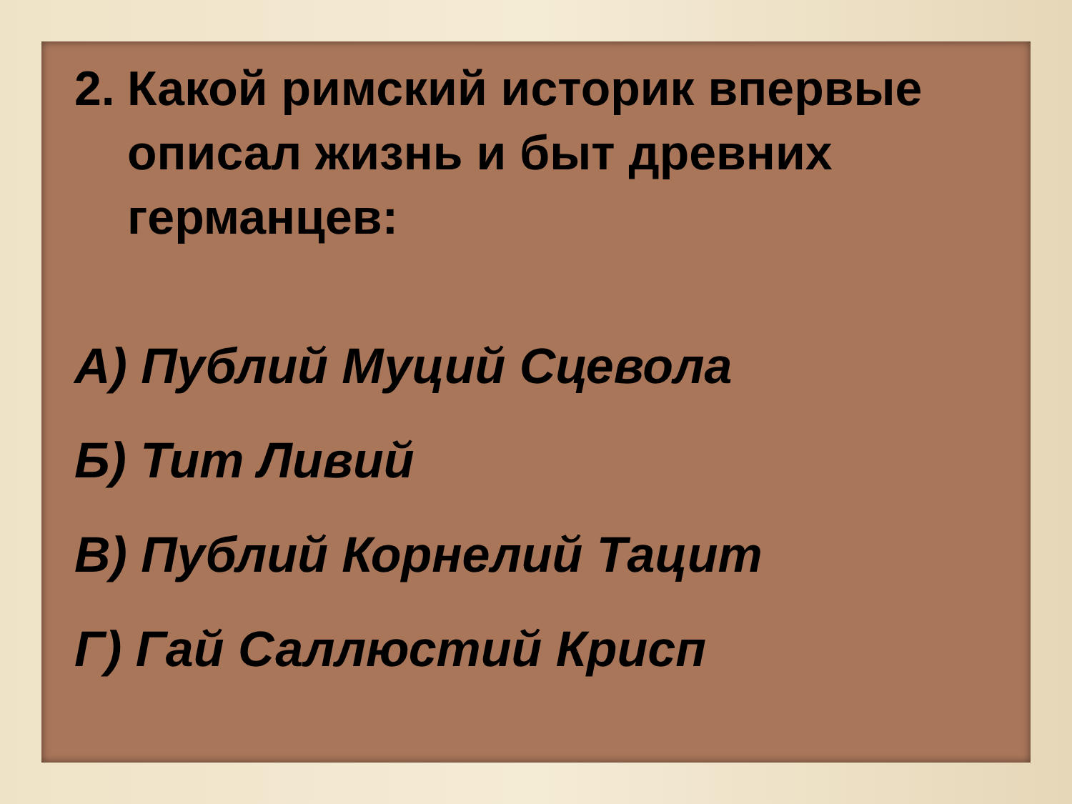2. Какой римский историк впервые описал жизнь и быт древних германцев:
А) Публий Муций Сцевола
Б) Тит Ливий
В) Публий Корнелий Тацит
Г) Гай Саллюстий Крисп